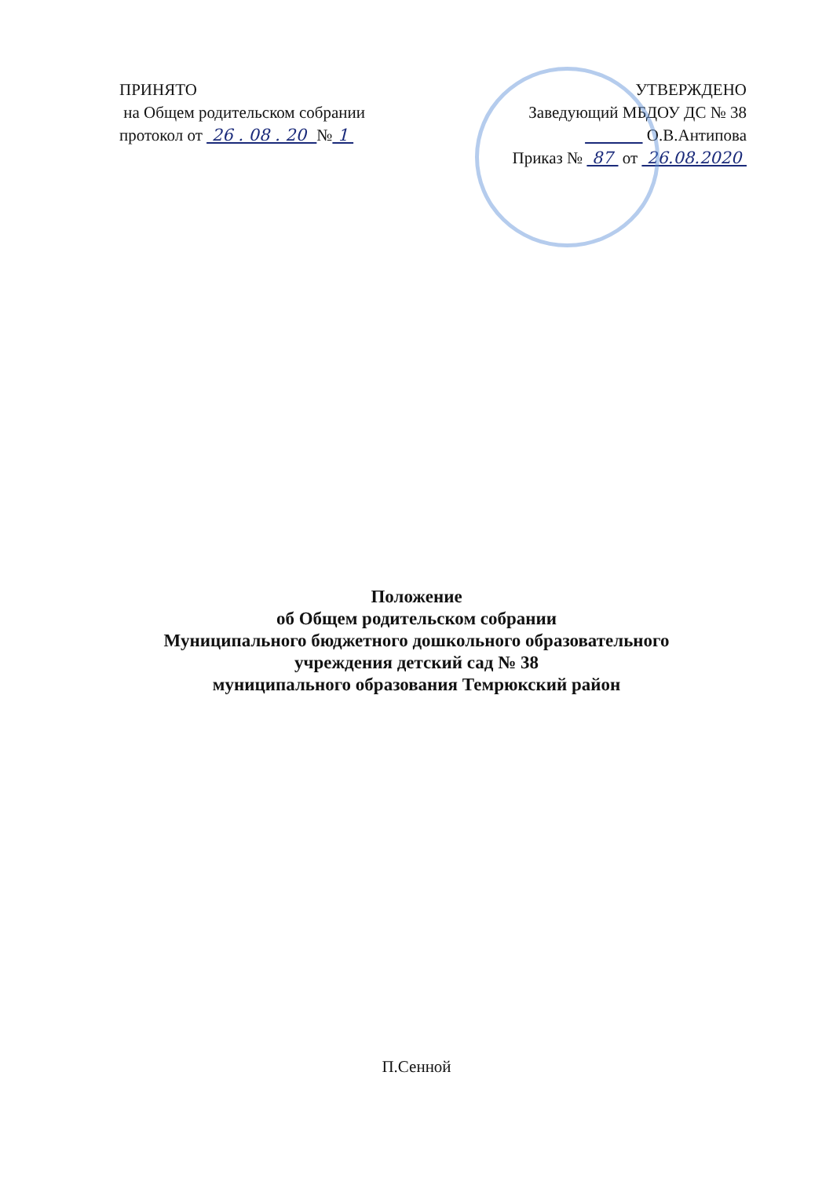ПРИНЯТО
на Общем родительском собрании
протокол от 26 . 08 . 20 № 1
УТВЕРЖДЕНО
Заведующий МБДОУ ДС № 38
О.В.Антипова
Приказ № 87 от 26.08.2020
Положение
об Общем родительском собрании
Муниципального бюджетного дошкольного образовательного
учреждения детский сад № 38
муниципального образования Темрюкский район
П.Сенной